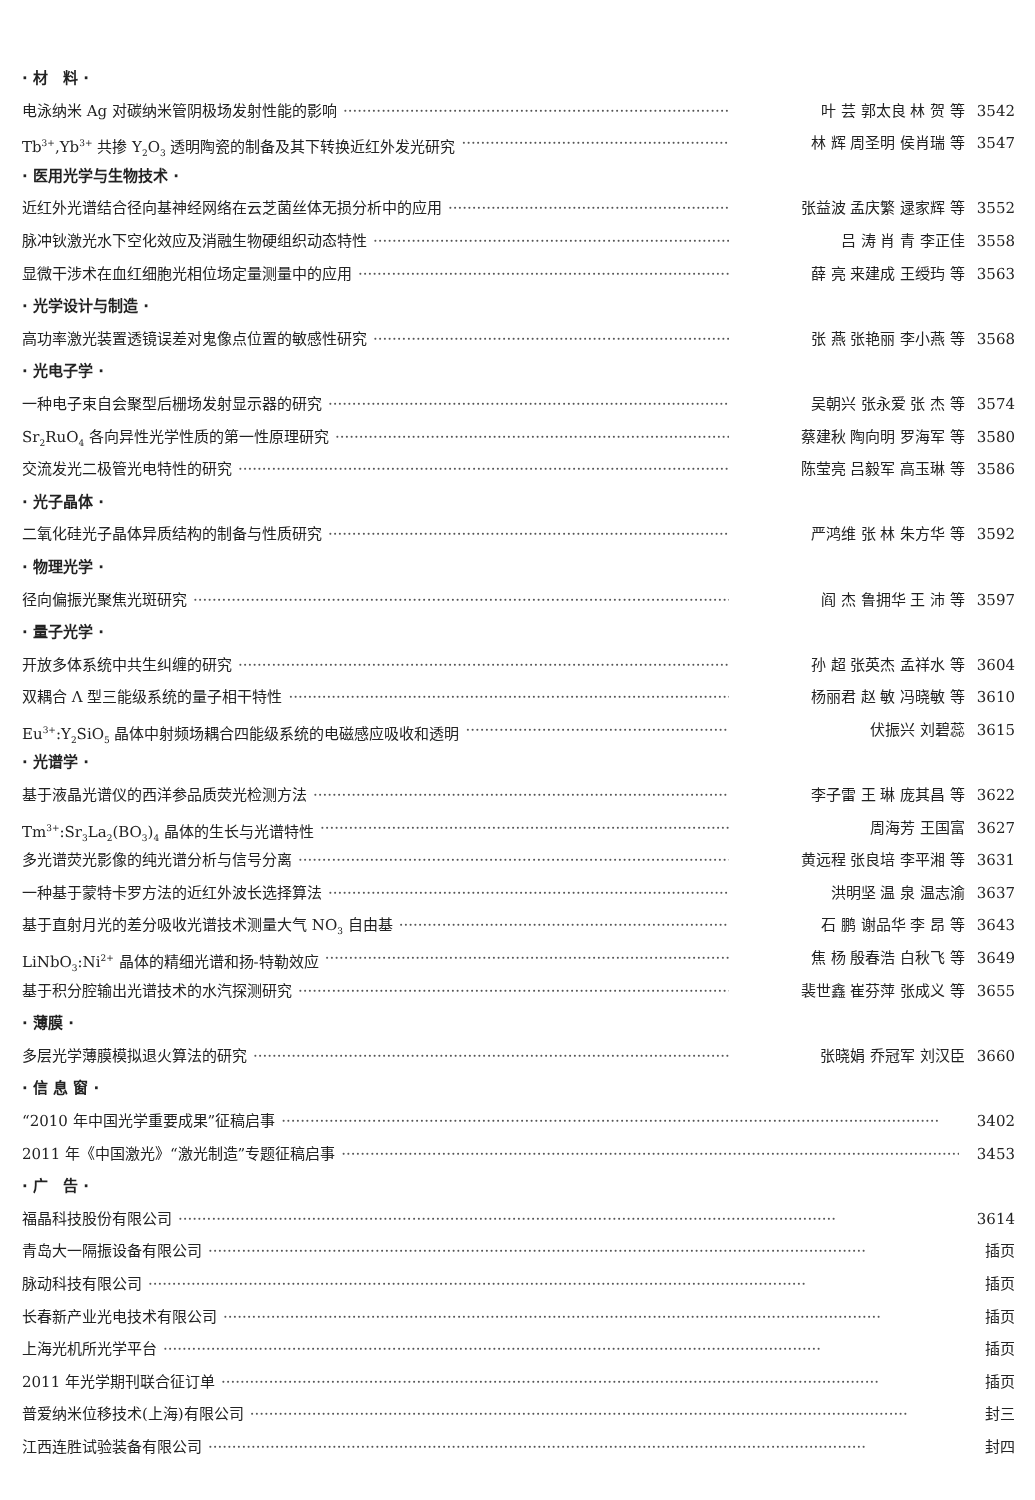· 材　料 ·
电泳纳米 Ag 对碳纳米管阴极场发射性能的影响 叶 芸 郭太良 林 贺 等 3542
Tb<sup>3+</sup>,Yb<sup>3+</sup> 共掺 Y<sub>2</sub>O<sub>3</sub> 透明陶瓷的制备及其下转换近红外发光研究 林 辉 周圣明 侯肖瑞 等 3547
· 医用光学与生物技术 ·
近红外光谱结合径向基神经网络在云芝菌丝体无损分析中的应用 张益波 孟庆繁 逯家辉 等 3552
脉冲钬激光水下空化效应及消融生物硬组织动态特性 吕 涛 肖 青 李正佳 3558
显微干涉术在血红细胞光相位场定量测量中的应用 薛 亮 来建成 王绶玙 等 3563
· 光学设计与制造 ·
高功率激光装置透镜误差对鬼像点位置的敏感性研究 张 燕 张艳丽 李小燕 等 3568
· 光电子学 ·
一种电子束自会聚型后栅场发射显示器的研究 吴朝兴 张永爱 张 杰 等 3574
Sr<sub>2</sub>RuO<sub>4</sub> 各向异性光学性质的第一性原理研究 蔡建秋 陶向明 罗海军 等 3580
交流发光二极管光电特性的研究 陈莹亮 吕毅军 高玉琳 等 3586
· 光子晶体 ·
二氧化硅光子晶体异质结构的制备与性质研究 严鸿维 张 林 朱方华 等 3592
· 物理光学 ·
径向偏振光聚焦光斑研究 阎 杰 鲁拥华 王 沛 等 3597
· 量子光学 ·
开放多体系统中共生纠缠的研究 孙 超 张英杰 孟祥水 等 3604
双耦合 Λ 型三能级系统的量子相干特性 杨丽君 赵 敏 冯晓敏 等 3610
Eu<sup>3+</sup>:Y<sub>2</sub>SiO<sub>5</sub> 晶体中射频场耦合四能级系统的电磁感应吸收和透明 伏振兴 刘碧蕊 3615
· 光谱学 ·
基于液晶光谱仪的西洋参品质荧光检测方法 李子雷 王 琳 庞其昌 等 3622
Tm<sup>3+</sup>:Sr<sub>3</sub>La<sub>2</sub>(BO<sub>3</sub>)<sub>4</sub> 晶体的生长与光谱特性 周海芳 王国富 3627
多光谱荧光影像的纯光谱分析与信号分离 黄远程 张良培 李平湘 等 3631
一种基于蒙特卡罗方法的近红外波长选择算法 洪明坚 温 泉 温志渝 3637
基于直射月光的差分吸收光谱技术测量大气 NO<sub>3</sub> 自由基 石 鹏 谢品华 李 昂 等 3643
LiNbO<sub>3</sub>:Ni<sup>2+</sup> 晶体的精细光谱和扬-特勒效应 焦 杨 殷春浩 白秋飞 等 3649
基于积分腔输出光谱技术的水汽探测研究 裴世鑫 崔芬萍 张成义 等 3655
· 薄膜 ·
多层光学薄膜模拟退火算法的研究 张晓娟 乔冠军 刘汉臣 3660
· 信 息 窗 ·
“2010 年中国光学重要成果”征稿启事 3402
2011 年《中国激光》“激光制造”专题征稿启事 3453
· 广　告 ·
福晶科技股份有限公司 3614
青岛大一隔振设备有限公司 插页
脉动科技有限公司 插页
长春新产业光电技术有限公司 插页
上海光机所光学平台 插页
2011 年光学期刊联合征订单 插页
普爱纳米位移技术(上海)有限公司 封三
江西连胜试验装备有限公司 封四